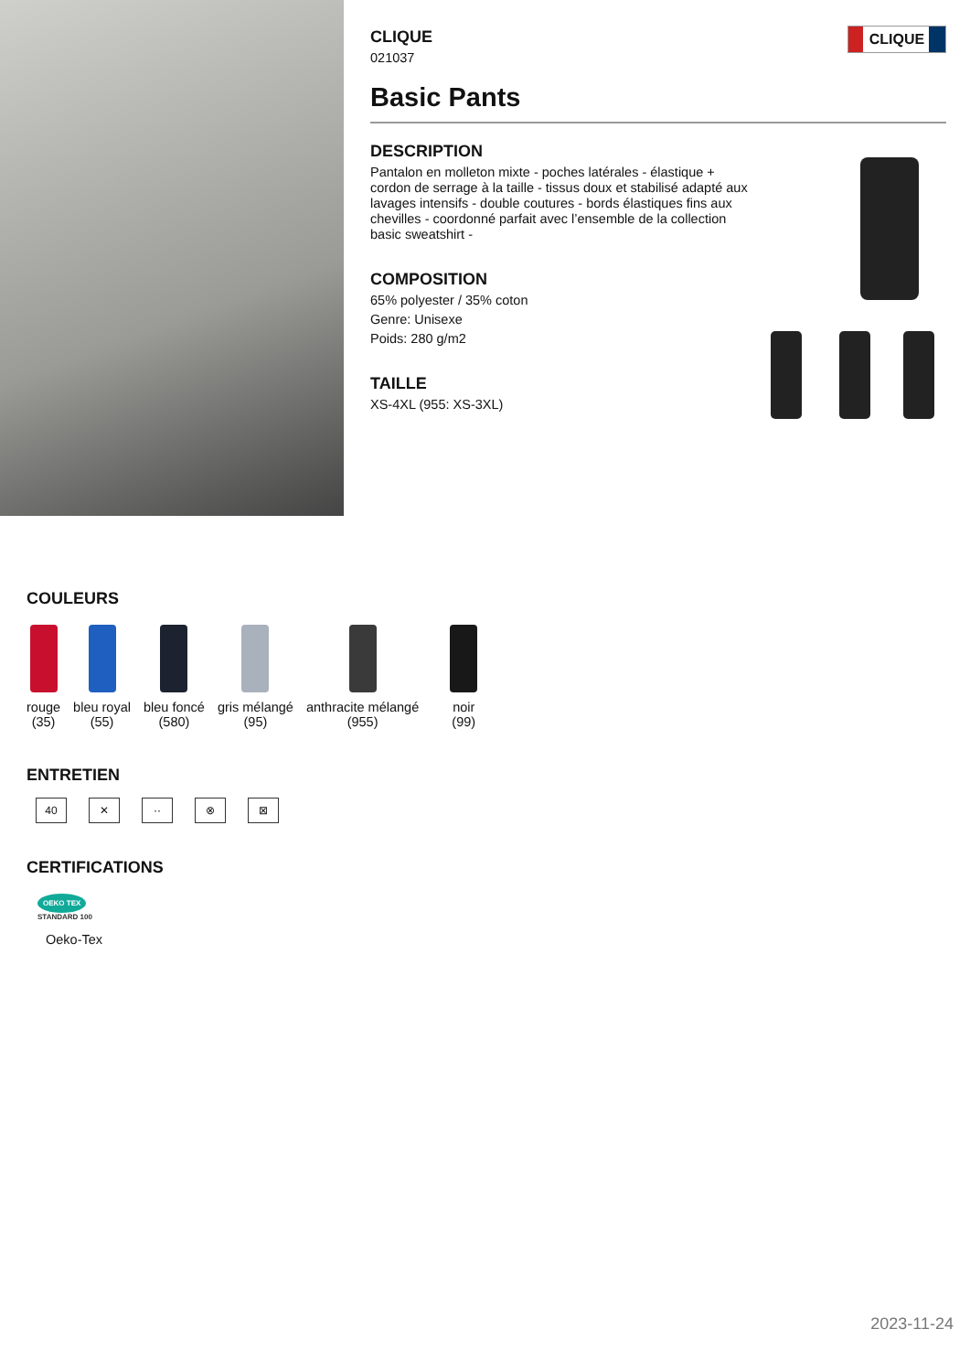CLIQUE
CLIQUE
021037
Basic Pants
DESCRIPTION
Pantalon en molleton mixte - poches latérales - élastique + cordon de serrage à la taille - tissus doux et stabilisé adapté aux lavages intensifs - double coutures - bords élastiques fins aux chevilles - coordonné parfait avec l’ensemble de la collection basic sweatshirt -
COMPOSITION
65% polyester / 35% coton
Genre: Unisexe
Poids: 280 g/m2
TAILLE
XS-4XL (955: XS-3XL)
COULEURS
rouge
(35)
bleu royal
(55)
bleu foncé
(580)
gris mélangé
(95)
anthracite mélangé
(955)
noir
(99)
ENTRETIEN
40 ✕ ·· ⊗ ⊠
CERTIFICATIONS
OEKO TEX STANDARD 100
Oeko-Tex
2023-11-24